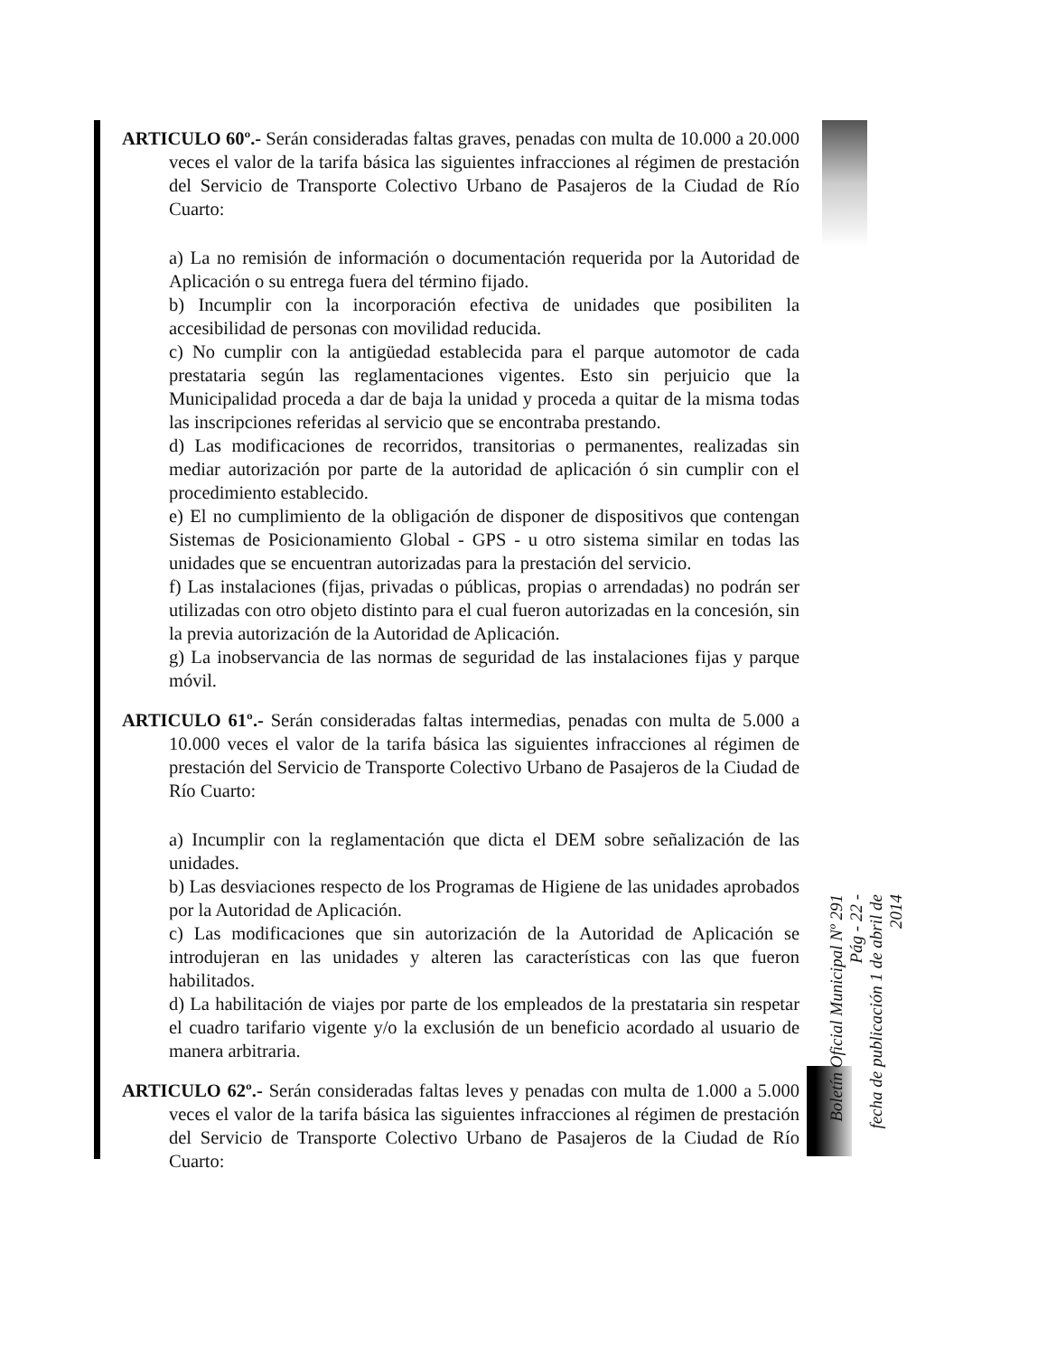ARTICULO 60º.- Serán consideradas faltas graves, penadas con multa de 10.000 a 20.000 veces el valor de la tarifa básica las siguientes infracciones al régimen de prestación del Servicio de Transporte Colectivo Urbano de Pasajeros de la Ciudad de Río Cuarto:
a) La no remisión de información o documentación requerida por la Autoridad de Aplicación o su entrega fuera del término fijado.
b) Incumplir con la incorporación efectiva de unidades que posibiliten la accesibilidad de personas con movilidad reducida.
c) No cumplir con la antigüedad establecida para el parque automotor de cada prestataria según las reglamentaciones vigentes. Esto sin perjuicio que la Municipalidad proceda a dar de baja la unidad y proceda a quitar de la misma todas las inscripciones referidas al servicio que se encontraba prestando.
d) Las modificaciones de recorridos, transitorias o permanentes, realizadas sin mediar autorización por parte de la autoridad de aplicación ó sin cumplir con el procedimiento establecido.
e) El no cumplimiento de la obligación de disponer de dispositivos que contengan Sistemas de Posicionamiento Global - GPS - u otro sistema similar en todas las unidades que se encuentran autorizadas para la prestación del servicio.
f) Las instalaciones (fijas, privadas o públicas, propias o arrendadas) no podrán ser utilizadas con otro objeto distinto para el cual fueron autorizadas en la concesión, sin la previa autorización de la Autoridad de Aplicación.
g) La inobservancia de las normas de seguridad de las instalaciones fijas y parque móvil.
ARTICULO 61º.- Serán consideradas faltas intermedias, penadas con multa de 5.000 a 10.000 veces el valor de la tarifa básica las siguientes infracciones al régimen de prestación del Servicio de Transporte Colectivo Urbano de Pasajeros de la Ciudad de Río Cuarto:
a) Incumplir con la reglamentación que dicta el DEM sobre señalización de las unidades.
b) Las desviaciones respecto de los Programas de Higiene de las unidades aprobados por la Autoridad de Aplicación.
c) Las modificaciones que sin autorización de la Autoridad de Aplicación se introdujeran en las unidades y alteren las características con las que fueron habilitados.
d) La habilitación de viajes por parte de los empleados de la prestataria sin respetar el cuadro tarifario vigente y/o la exclusión de un beneficio acordado al usuario de manera arbitraria.
ARTICULO 62º.- Serán consideradas faltas leves y penadas con multa de 1.000 a 5.000 veces el valor de la tarifa básica las siguientes infracciones al régimen de prestación del Servicio de Transporte Colectivo Urbano de Pasajeros de la Ciudad de Río Cuarto:
Boletín Oficial Municipal Nº 291 Pág - 22 -
fecha de publicación 1 de abril de 2014